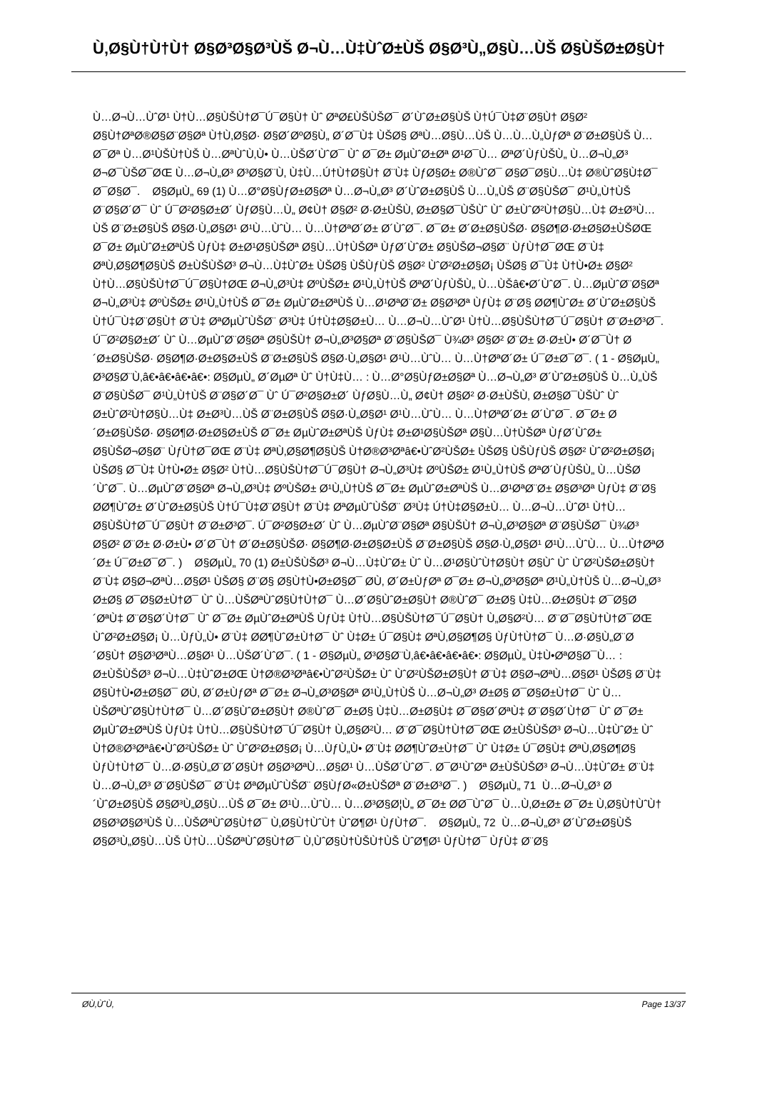Ù‚Ø§Ù†Ù†Ù† Ø§Ø³Ø§Ø³ÙŠ Ø¬Ù…Ù‡ÙˆØ±ÙŠ Ø§Ø³Ù„Ø§Ù…ÙŠ Ø§ÙŠØ±Ø§Ù†
Ù…Ø¬Ù…ÙˆØ¹ Ù†Ù…Ø§ÙŠÙ†Ø¯Ú¯Ø§Ù† Ùˆ ØªØ£ÙŠÙŠØ¯ Ø´ÙˆØ±Ø§ÙŠ Ù†Ú¯Ù‡Ø¨Ø§Ù† Ø§Ø² Ø§Ù†ØªØ®Ø§Ø¨Ø§Øª Ù†Ù‚Ø§Ø· Ø§Ø´ØºØ§Ù„ Ø´Ø¯Ù‡ ÙŠØ§ ØªÙ…Ø§Ù…ÙŠ Ù…Ù…Ù„ÙƒØª Ø¨Ø±Ø§ÙŠ Ù…Ø¯Øª Ù…Ø¹ÙŠÙ†ÙŠ Ù…ØªÙˆÙ‚Ù• Ù…ÙŠØ´ÙˆØ¯ Ùˆ Ø¯Ø± ØµÙˆØ±Øª Ø¹Ø¯Ù… ØªØ´ÙƒÙŠÙ„ Ù…Ø¬Ù„Ø³ Ø¬Ø¯ÙŠØ¯ØŒ Ù…Ø¬Ù„Ø³ Ø³Ø§Ø¨Ù‚ Ù‡Ù…Ú†Ù†Ø§Ù† Ø¨Ù‡ ÙƒØ§Ø± Ø®ÙˆØ¯ Ø§Ø¯Ø§Ù…Ù‡ Ø®ÙˆØ§Ù‡Ø¯ Ø¯Ø§Ø¯. Ø§ØµÙ„ 69 (1) Ù…Ø°Ø§ÙƒØ±Ø§Øª Ù…Ø¬Ù„Ø³ Ø´ÙˆØ±Ø§ÙŠ Ù…Ù„ÙŠ Ø¨Ø§ÙŠØ¯ Ø¹Ù„Ù†ÙŠ Ø¨Ø§Ø´Ø¯ Ùˆ Ú¯Ø²Ø§Ø±Ø´ ÙƒØ§Ù…Ù„ Ø¢Ù† Ø§Ø² Ø·Ø±ÙŠÙ‚ Ø±Ø§Ø¯ÙŠÙˆ Ùˆ Ø±ÙˆØ²Ù†Ø§Ù…Ù‡ Ø±Ø³Ù…ÙŠ Ø¨Ø±Ø§ÙŠ Ø§Ø·Ù„Ø§Ø¹ Ø¹Ù…ÙˆÙ… Ù…Ù†ØªØ´Ø± Ø´ÙˆØ¯. Ø¯Ø± Ø´Ø±Ø§ÙŠØ· Ø§Ø¶Ø·Ø±Ø§Ø±ÙŠØŒ Ø¯Ø± ØµÙˆØ±ØªÙŠ ÙƒÙ‡ Ø±Ø¹Ø§ÙŠØª Ø§Ù…Ù†ÙŠØª ÙƒØ´ÙˆØ± Ø§ÙŠØ¬Ø§Ø¨ ÙƒÙ†Ø¯ØŒ Ø¨Ù‡ ØªÙ‚Ø§Ø¶Ø§ÙŠ Ø±ÙŠÙŠØ³ Ø¬Ù…Ù‡ÙˆØ± ÙŠØ§ ÙŠÙƒÙŠ Ø§Ø² ÙˆØ²Ø±Ø§Ø¡ ÙŠØ§ Ø¯Ù‡ Ù†Ù•Ø± Ø§Ø² Ù†Ù…Ø§ÙŠÙ†Ø¯Ú¯Ø§Ù†ØŒ Ø¬Ù„Ø³Ù‡ ØºÙŠØ± Ø¹Ù„Ù†ÙŠ ØªØ´ÙƒÙŠÙ„ Ù…ÙŠâ€•Ø´ÙˆØ¯. Ù…ØµÙˆØ¨Ø§Øª Ø¬Ù„Ø³Ù‡ ØºÙŠØ± Ø¹Ù„Ù†ÙŠ Ø¯Ø± ØµÙˆØ±ØªÙŠ Ù…Ø¹ØªØ¨Ø± Ø§Ø³Øª ÙƒÙ‡ Ø¨Ø§ Ø­Ø¶ÙˆØ± Ø´ÙˆØ±Ø§ÙŠ Ù†Ú¯Ù‡Ø¨Ø§Ù† Ø¨Ù‡ ØªØµÙˆÙŠØ¨ Ø³Ù‡ Ú†Ù‡Ø§Ø±Ù… Ù…Ø¬Ù…ÙˆØ¹ Ù†Ù…Ø§ÙŠÙ†Ø¯Ú¯Ø§Ù† Ø¨Ø±Ø³Ø¯. Ú¯Ø²Ø§Ø±Ø´ Ùˆ Ù…ØµÙˆØ¨Ø§Øª Ø§ÙŠÙ† Ø¬Ù„Ø³Ø§Øª Ø¨Ø§ÙŠØ¯ Ù¾Ø³ Ø§Ø² Ø¨Ø± Ø·Ø±Ù• Ø´Ø¯Ù† Ø´Ø±Ø§ÙŠØ· Ø§Ø¶Ø·Ø±Ø§Ø±ÙŠ Ø¨Ø±Ø§ÙŠ Ø§Ø·Ù„Ø§Ø¹ Ø¹Ù…ÙˆÙ… Ù…Ù†ØªØ´Ø± Ú¯Ø±Ø¯Ø¯. ( 1 - Ø§ØµÙ„ Ø³Ø§Ø¨Ù‚â€•â€•â€•â€•: Ø§ØµÙ„ Ø´ØµØª Ùˆ Ù†Ù‡Ù… : Ù…Ø°Ø§ÙƒØ±Ø§Øª Ù…Ø¬Ù„Ø³ Ø´ÙˆØ±Ø§ÙŠ Ù…Ù„ÙŠ Ø¨Ø§ÙŠØ¯ Ø¹Ù„Ù†ÙŠ Ø¨Ø§Ø´Ø¯ Ùˆ Ú¯Ø²Ø§Ø±Ø´ ÙƒØ§Ù…Ù„ Ø¢Ù† Ø§Ø² Ø·Ø±ÙŠÙ‚ Ø±Ø§Ø¯ÙŠÙˆ Ùˆ Ø±ÙˆØ²Ù†Ø§Ù…Ù‡ Ø±Ø³Ù…ÙŠ Ø¨Ø±Ø§ÙŠ Ø§Ø·Ù„Ø§Ø¹ Ø¹Ù…ÙˆÙ… Ù…Ù†ØªØ´Ø± Ø´ÙˆØ¯. Ø¯Ø± Ø´Ø±Ø§ÙŠØ· Ø§Ø¶Ø·Ø±Ø§Ø±ÙŠ Ø¯Ø± ØµÙˆØ±ØªÙŠ ÙƒÙ‡ Ø±Ø¹Ø§ÙŠØª Ø§Ù…Ù†ÙŠØª ÙƒØ´ÙˆØ± Ø§ÙŠØ¬Ø§Ø¨ ÙƒÙ†Ø¯ØŒ Ø¨Ù‡ ØªÙ‚Ø§Ø¶Ø§ÙŠ Ù†Ø®Ø³Øªâ€•ÙˆØ²ÙŠØ± ÙŠØ§ ÙŠÙƒÙŠ Ø§Ø² ÙˆØ²Ø±Ø§Ø¡ ÙŠØ§ Ø¯Ù‡ Ù†Ù•Ø± Ø§Ø² Ù†Ù…Ø§ÙŠÙ†Ø¯Ú¯Ø§Ù† Ø¬Ù„Ø³Ù‡ ØºÙŠØ± Ø¹Ù„Ù†ÙŠ ØªØ´ÙƒÙŠÙ„ Ù…ÙŠØ´ÙˆØ¯. Ù…ØµÙˆØ¨Ø§Øª Ø¬Ù„Ø³Ù‡ ØºÙŠØ± Ø¹Ù„Ù†ÙŠ Ø¯Ø± ØµÙˆØ±ØªÙŠ Ù…Ø¹ØªØ¨Ø± Ø§Ø³Øª ÙƒÙ‡ Ø¨Ø§ Ø­Ø¶ÙˆØ± Ø´ÙˆØ±Ø§ÙŠ Ù†Ú¯Ù‡Ø¨Ø§Ù† Ø¨Ù‡ ØªØµÙˆÙŠØ¨ Ø³Ù‡ Ú†Ù‡Ø§Ø±Ù… Ù…Ø¬Ù…ÙˆØ¹ Ù†Ù…Ø§ÙŠÙ†Ø¯Ú¯Ø§Ù† Ø¨Ø±Ø³Ø¯. Ú¯Ø²Ø§Ø±Ø´ Ùˆ Ù…ØµÙˆØ¨Ø§Øª Ø§ÙŠÙ† Ø¬Ù„Ø³Ø§Øª Ø¨Ø§ÙŠØ¯ Ù¾Ø³ Ø§Ø² Ø¨Ø± Ø·Ø±Ù• Ø´Ø¯Ù† Ø´Ø±Ø§ÙŠØ· Ø§Ø¶Ø·Ø±Ø§Ø±ÙŠ Ø¨Ø±Ø§ÙŠ Ø§Ø·Ù„Ø§Ø¹ Ø¹Ù…ÙˆÙ… Ù…Ù†ØªØ´Ø± Ú¯Ø±Ø¯Ø¯. ) Ø§ØµÙ„ 70 (1) Ø±ÙŠÙŠØ³ Ø¬Ù…Ù‡ÙˆØ± Ùˆ Ù…Ø¹Ø§ÙˆÙ†Ø§Ù† Ø§Ùˆ Ùˆ ÙˆØ²ÙŠØ±Ø§Ù† Ø¨Ù‡ Ø§Ø¬ØªÙ…Ø§Ø¹ ÙŠØ§ Ø¨Ø§ Ø§Ù†Ù•Ø±Ø§Ø¯ Ø­Ù‚ Ø´Ø±ÙƒØª Ø¯Ø± Ø¬Ù„Ø³Ø§Øª Ø¹Ù„Ù†ÙŠ Ù…Ø¬Ù„Ø³ Ø±Ø§ Ø¯Ø§Ø±Ù†Ø¯ Ùˆ Ù…ÙŠØªÙˆØ§Ù†Ù†Ø¯ Ù…Ø´Ø§ÙˆØ±Ø§Ù† Ø®ÙˆØ¯ Ø±Ø§ Ù‡Ù…Ø±Ø§Ù‡ Ø¯Ø§Ø´ØªÙ‡ Ø¨Ø§Ø´Ù†Ø¯ Ùˆ Ø¯Ø± ØµÙˆØ±ØªÙŠ ÙƒÙ‡ Ù†Ù…Ø§ÙŠÙ†Ø¯Ú¯Ø§Ù† Ù„Ø§Ø²Ù… Ø¨Ø¯Ø§Ù†Ù†Ø¯ØŒ ÙˆØ²Ø±Ø§Ø¡ Ù…ÙƒÙ„Ù• Ø¨Ù‡ Ø­Ø¶ÙˆØ±Ù†Ø¯ Ùˆ Ù‡Ø± Ú¯Ø§Ù‡ ØªÙ‚Ø§Ø¶Ø§ ÙƒÙ†Ù†Ø¯ Ù…Ø·Ø§Ù„Ø¨Ø´Ø§Ù† Ø§Ø³ØªÙ…Ø§Ø¹ Ù…ÙŠØ´ÙˆØ¯. ( 1 - Ø§ØµÙ„ Ø³Ø§Ø¨Ù‚â€•â€•â€•â€•: Ø§ØµÙ„ Ù‡Ù•ØªØ§Ø¯Ù… : Ø±ÙŠÙŠØ³ Ø¬Ù…Ù‡ÙˆØ±ØŒ Ù†Ø®Ø³Øªâ€•ÙˆØ²ÙŠØ± Ùˆ ÙˆØ²ÙŠØ±Ø§Ù† Ø¨Ù‡ Ø§Ø¬ØªÙ…Ø§Ø¹ ÙŠØ§ Ø¨Ù‡ Ø§Ù†Ù•Ø±Ø§Ø¯ Ø­Ù‚ Ø´Ø±ÙƒØª Ø¯Ø± Ø¬Ù„Ø³Ø§Øª Ø¹Ù„Ù†ÙŠ Ù…Ø¬Ù„Ø³ Ø±Ø§ Ø¯Ø§Ø±Ù†Ø¯ Ùˆ Ù…ÙŠØªÙˆØ§Ù†Ù†Ø¯ Ù…Ø´Ø§ÙˆØ±Ø§Ù† Ø®ÙˆØ¯ Ø±Ø§ Ù‡Ù…Ø±Ø§Ù‡ Ø¯Ø§Ø´ØªÙ‡ Ø¨Ø§Ø´Ù†Ø¯ Ùˆ Ø¯Ø± ØµÙˆØ±ØªÙŠ ÙƒÙ‡ Ù†Ù…Ø§ÙŠÙ†Ø¯Ú¯Ø§Ù† Ù„Ø§Ø²Ù… Ø¨Ø¯Ø§Ù†Ù†Ø¯ØŒ Ø±ÙŠÙŠØ³ Ø¬Ù…Ù‡ÙˆØ± Ùˆ Ù†Ø®Ø³Øªâ€•ÙˆØ²ÙŠØ± Ùˆ ÙˆØ²Ø±Ø§Ø¡ Ù…ÙƒÙ„Ù• Ø¨Ù‡ Ø­Ø¶ÙˆØ±Ù†Ø¯ Ùˆ Ù‡Ø± Ú¯Ø§Ù‡ ØªÙ‚Ø§Ø¶Ø§ ÙƒÙ†Ù†Ø¯ Ù…Ø·Ø§Ù„Ø¨Ø´Ø§Ù† Ø§Ø³ØªÙ…Ø§Ø¹ Ù…ÙŠØ´ÙˆØ¯. Ø¯Ø¹ÙˆØª Ø±ÙŠÙŠØ³ Ø¬Ù…Ù‡ÙˆØ± Ø¨Ù‡ Ù…Ø¬Ù„Ø³ Ø¨Ø§ÙŠØ¯ Ø¨Ù‡ ØªØµÙˆÙŠØ¨ Ø§ÙƒØ«Ø±ÙŠØª Ø¨Ø±Ø³Ø¯. ) Ø§ØµÙ„ 71 Ù…Ø¬Ù„Ø³ Ø´ÙˆØ±Ø§ÙŠ Ø§Ø³Ù„Ø§Ù…ÙŠ Ø¯Ø± Ø¹Ù…ÙˆÙ… Ù…Ø³Ø§Ø¦Ù„ Ø¯Ø± Ø­Ø¯ÙˆØ¯ Ù…Ù‚Ø±Ø± Ø¯Ø± Ù‚Ø§Ù†ÙˆÙ† Ø§Ø³Ø§Ø³ÙŠ Ù…ÙŠØªÙˆØ§Ù†Ø¯ Ù‚Ø§Ù†ÙˆÙ† ÙˆØ¶Ø¹ ÙƒÙ†Ø¯. Ø§ØµÙ„ 72 Ù…Ø¬Ù„Ø³ Ø´ÙˆØ±Ø§ÙŠ Ø§Ø³Ù„Ø§Ù…ÙŠ Ù†Ù…ÙŠØªÙˆØ§Ù†Ø¯ Ù‚ÙˆØ§Ù†ÙŠÙ†ÙŠ ÙˆØ¶Ø¹ ÙƒÙ†Ø¯ ÙƒÙ‡ Ø¨Ø§
Ø­Ù‚ÙˆÙ‚ Page 13/37